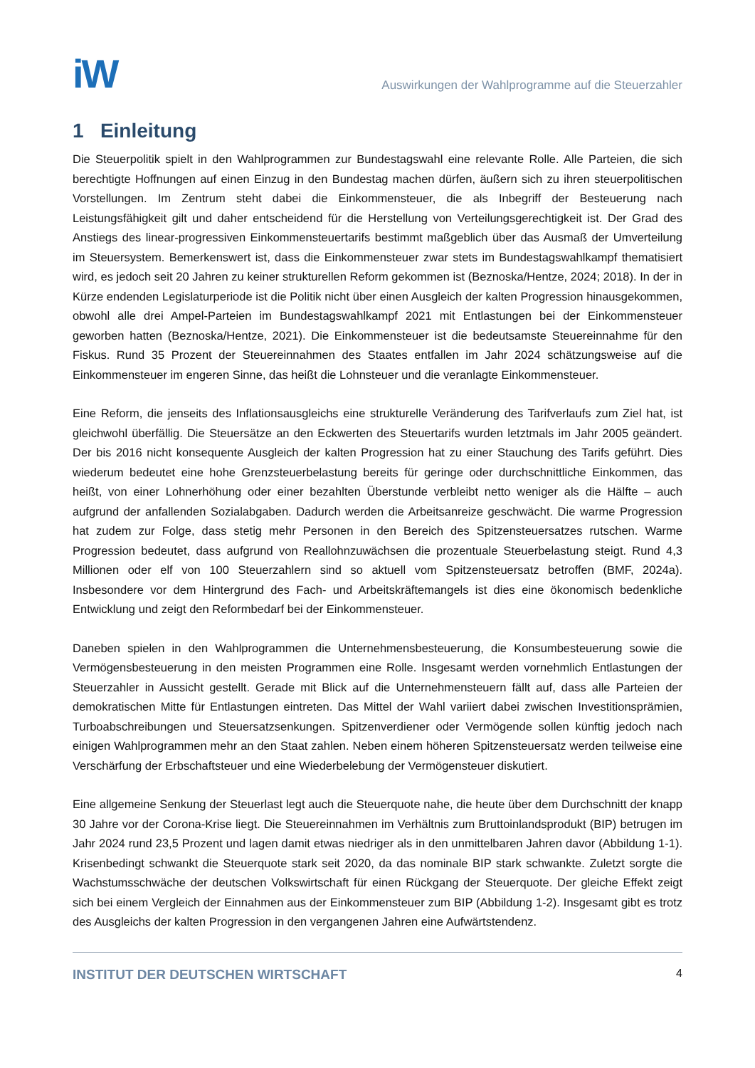iW
Auswirkungen der Wahlprogramme auf die Steuerzahler
1 Einleitung
Die Steuerpolitik spielt in den Wahlprogrammen zur Bundestagswahl eine relevante Rolle. Alle Parteien, die sich berechtigte Hoffnungen auf einen Einzug in den Bundestag machen dürfen, äußern sich zu ihren steuerpolitischen Vorstellungen. Im Zentrum steht dabei die Einkommensteuer, die als Inbegriff der Besteuerung nach Leistungsfähigkeit gilt und daher entscheidend für die Herstellung von Verteilungsgerechtigkeit ist. Der Grad des Anstiegs des linear-progressiven Einkommensteuertarifs bestimmt maßgeblich über das Ausmaß der Umverteilung im Steuersystem. Bemerkenswert ist, dass die Einkommensteuer zwar stets im Bundestagswahlkampf thematisiert wird, es jedoch seit 20 Jahren zu keiner strukturellen Reform gekommen ist (Beznoska/Hentze, 2024; 2018). In der in Kürze endenden Legislaturperiode ist die Politik nicht über einen Ausgleich der kalten Progression hinausgekommen, obwohl alle drei Ampel-Parteien im Bundestagswahlkampf 2021 mit Entlastungen bei der Einkommensteuer geworben hatten (Beznoska/Hentze, 2021). Die Einkommensteuer ist die bedeutsamste Steuereinnahme für den Fiskus. Rund 35 Prozent der Steuereinnahmen des Staates entfallen im Jahr 2024 schätzungsweise auf die Einkommensteuer im engeren Sinne, das heißt die Lohnsteuer und die veranlagte Einkommensteuer.
Eine Reform, die jenseits des Inflationsausgleichs eine strukturelle Veränderung des Tarifverlaufs zum Ziel hat, ist gleichwohl überfällig. Die Steuersätze an den Eckwerten des Steuertarifs wurden letztmals im Jahr 2005 geändert. Der bis 2016 nicht konsequente Ausgleich der kalten Progression hat zu einer Stauchung des Tarifs geführt. Dies wiederum bedeutet eine hohe Grenzsteuerbelastung bereits für geringe oder durchschnittliche Einkommen, das heißt, von einer Lohnerhöhung oder einer bezahlten Überstunde verbleibt netto weniger als die Hälfte – auch aufgrund der anfallenden Sozialabgaben. Dadurch werden die Arbeitsanreize geschwächt. Die warme Progression hat zudem zur Folge, dass stetig mehr Personen in den Bereich des Spitzensteuersatzes rutschen. Warme Progression bedeutet, dass aufgrund von Reallohnzuwächsen die prozentuale Steuerbelastung steigt. Rund 4,3 Millionen oder elf von 100 Steuerzahlern sind so aktuell vom Spitzensteuersatz betroffen (BMF, 2024a). Insbesondere vor dem Hintergrund des Fach- und Arbeitskräftemangels ist dies eine ökonomisch bedenkliche Entwicklung und zeigt den Reformbedarf bei der Einkommensteuer.
Daneben spielen in den Wahlprogrammen die Unternehmensbesteuerung, die Konsumbesteuerung sowie die Vermögensbesteuerung in den meisten Programmen eine Rolle. Insgesamt werden vornehmlich Entlastungen der Steuerzahler in Aussicht gestellt. Gerade mit Blick auf die Unternehmensteuern fällt auf, dass alle Parteien der demokratischen Mitte für Entlastungen eintreten. Das Mittel der Wahl variiert dabei zwischen Investitionsprämien, Turboabschreibungen und Steuersatzsenkungen. Spitzenverdiener oder Vermögende sollen künftig jedoch nach einigen Wahlprogrammen mehr an den Staat zahlen. Neben einem höheren Spitzensteuersatz werden teilweise eine Verschärfung der Erbschaftsteuer und eine Wiederbelebung der Vermögensteuer diskutiert.
Eine allgemeine Senkung der Steuerlast legt auch die Steuerquote nahe, die heute über dem Durchschnitt der knapp 30 Jahre vor der Corona-Krise liegt. Die Steuereinnahmen im Verhältnis zum Bruttoinlandsprodukt (BIP) betrugen im Jahr 2024 rund 23,5 Prozent und lagen damit etwas niedriger als in den unmittelbaren Jahren davor (Abbildung 1-1). Krisenbedingt schwankt die Steuerquote stark seit 2020, da das nominale BIP stark schwankte. Zuletzt sorgte die Wachstumsschwäche der deutschen Volkswirtschaft für einen Rückgang der Steuerquote. Der gleiche Effekt zeigt sich bei einem Vergleich der Einnahmen aus der Einkommensteuer zum BIP (Abbildung 1-2). Insgesamt gibt es trotz des Ausgleichs der kalten Progression in den vergangenen Jahren eine Aufwärtstendenz.
INSTITUT DER DEUTSCHEN WIRTSCHAFT 4